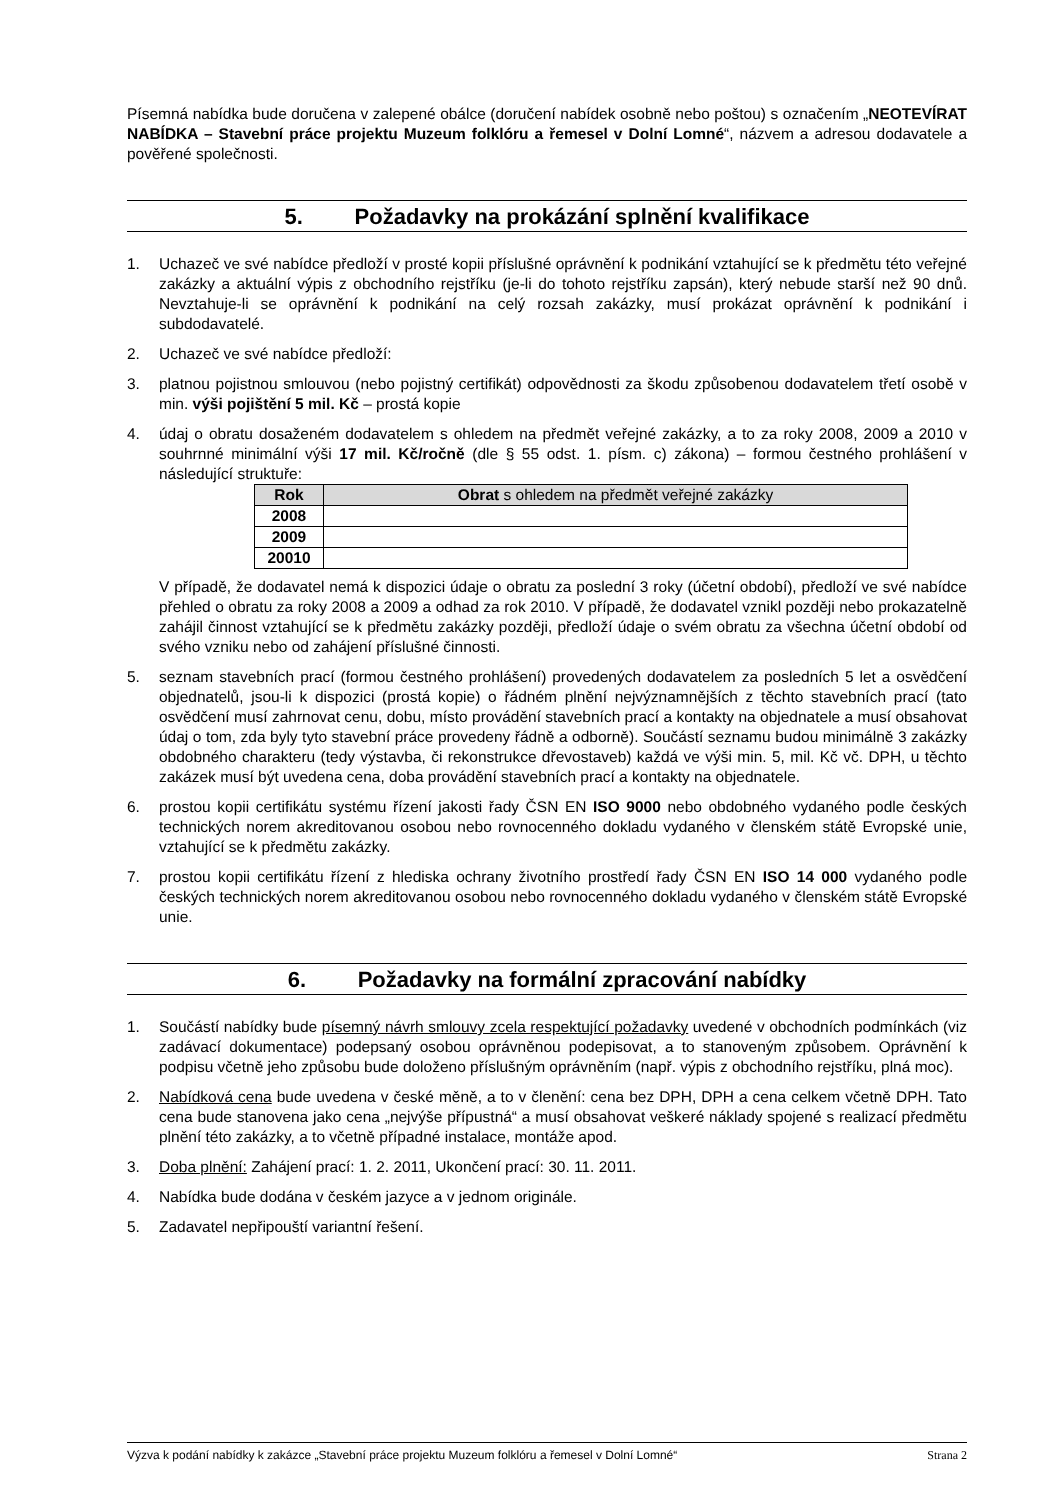Písemná nabídka bude doručena v zalepené obálce (doručení nabídek osobně nebo poštou) s označením „NEOTEVÍRAT NABÍDKA – Stavební práce projektu Muzeum folklóru a řemesel v Dolní Lomné“, názvem a adresou dodavatele a pověřené společnosti.
5. Požadavky na prokázání splnění kvalifikace
1. Uchazeč ve své nabídce předloží v prosté kopii příslušné oprávnění k podnikání vztahující se k předmětu této veřejné zakázky a aktuální výpis z obchodního rejstříku (je-li do tohoto rejstříku zapsán), který nebude starší než 90 dnů. Nevztahuje-li se oprávnění k podnikání na celý rozsah zakázky, musí prokázat oprávnění k podnikání i subdodavatelé.
2. Uchazeč ve své nabídce předloží:
3. platnou pojistnou smlouvou (nebo pojistný certifikát) odpovědnosti za škodu způsobenou dodavatelem třetí osobě v min. výši pojištění 5 mil. Kč – prostá kopie
4. údaj o obratu dosaženém dodavatelem s ohledem na předmět veřejné zakázky, a to za roky 2008, 2009 a 2010 v souhrnné minimální výši 17 mil. Kč/ročně (dle § 55 odst. 1. písm. c) zákona) – formou čestného prohlášení v následující struktuře:
| Rok | Obrat s ohledem na předmět veřejné zakázky |
| --- | --- |
| 2008 | |
| 2009 | |
| 20010 | |
V případě, že dodavatel nemá k dispozici údaje o obratu za poslední 3 roky (účetní období), předloží ve své nabídce přehled o obratu za roky 2008 a 2009 a odhad za rok 2010. V případě, že dodavatel vznikl později nebo prokazatelně zahájil činnost vztahující se k předmětu zakázky později, předloží údaje o svém obratu za všechna účetní období od svého vzniku nebo od zahájení příslušné činnosti.
5. seznam stavebních prací (formou čestného prohlášení) provedených dodavatelem za posledních 5 let a osvědčení objednatelů, jsou-li k dispozici (prostá kopie) o řádném plnění nejvýznamnějších z těchto stavebních prací (tato osvědčení musí zahrnovat cenu, dobu, místo provádění stavebních prací a kontakty na objednatele a musí obsahovat údaj o tom, zda byly tyto stavební práce provedeny řádně a odborně). Součástí seznamu budou minimálně 3 zakázky obdobného charakteru (tedy výstavba, či rekonstrukce dřevostaveb) každá ve výši min. 5, mil. Kč vč. DPH, u těchto zakázek musí být uvedena cena, doba provádění stavebních prací a kontakty na objednatele.
6. prostou kopii certifikátu systému řízení jakosti řady ČSN EN ISO 9000 nebo obdobného vydaného podle českých technických norem akreditovanou osobou nebo rovnocenného dokladu vydaného v členském státě Evropské unie, vztahující se k předmětu zakázky.
7. prostou kopii certifikátu řízení z hlediska ochrany životního prostředí řady ČSN EN ISO 14 000 vydaného podle českých technických norem akreditovanou osobou nebo rovnocenného dokladu vydaného v členském státě Evropské unie.
6. Požadavky na formální zpracování nabídky
1. Součástí nabídky bude písemný návrh smlouvy zcela respektující požadavky uvedené v obchodních podmínkách (viz zadávací dokumentace) podepsaný osobou oprávněnou podepisovat, a to stanoveným způsobem. Oprávnění k podpisu včetně jeho způsobu bude doloženo příslušným oprávněním (např. výpis z obchodního rejstříku, plná moc).
2. Nabídková cena bude uvedena v české měně, a to v členění: cena bez DPH, DPH a cena celkem včetně DPH. Tato cena bude stanovena jako cena „nejvýše přípustná“ a musí obsahovat veškeré náklady spojené s realizací předmětu plnění této zakázky, a to včetně případné instalace, montáže apod.
3. Doba plnění: Zahájení prací: 1. 2. 2011, Ukončení prací: 30. 11. 2011.
4. Nabídka bude dodána v českém jazyce a v jednom originále.
5. Zadavatel nepřipouští variantní řešení.
Výzva k podání nabídky k zakázce „Stavební práce projektu Muzeum folklóru a řemesel v Dolní Lomné“ Strana 2